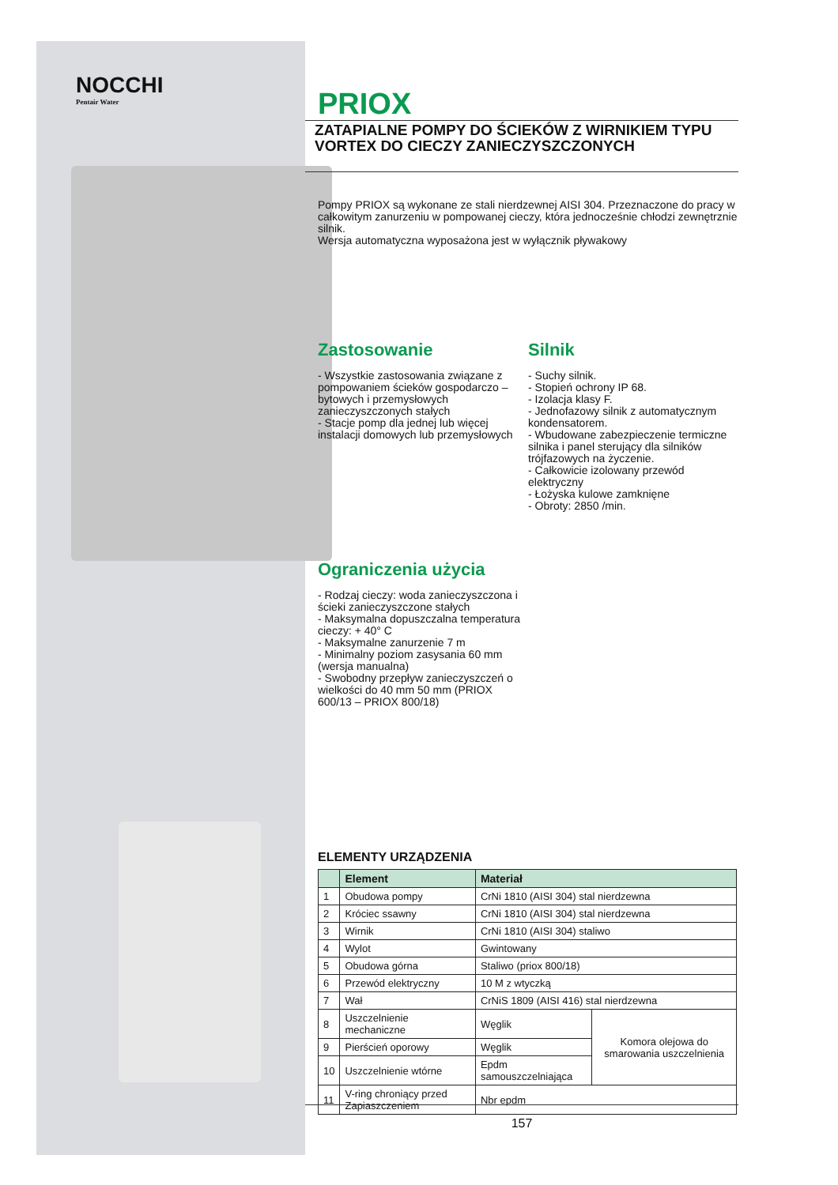NOCCHI
Pentair Water
PRIOX
ZATAPIALNE POMPY DO ŚCIEKÓW Z WIRNIKIEM TYPU VORTEX DO CIECZY ZANIECZYSZCZONYCH
Pompy PRIOX są wykonane ze stali nierdzewnej AISI 304. Przeznaczone do pracy w całkowitym zanurzeniu w pompowanej cieczy, która jednocześnie chłodzi zewnętrznie silnik.
Wersja automatyczna wyposażona jest w wyłącznik pływakowy
Zastosowanie
- Wszystkie zastosowania związane z pompowaniem ścieków gospodarczo – bytowych i przemysłowych zanieczyszczonych stałych
- Stacje pomp dla jednej lub więcej instalacji domowych lub przemysłowych
Ograniczenia użycia
- Rodzaj cieczy: woda zanieczyszczona i ścieki zanieczyszczone stałych
- Maksymalna dopuszczalna temperatura cieczy: + 40° C
- Maksymalne zanurzenie 7 m
- Minimalny poziom zasysania 60 mm (wersja manualna)
- Swobodny przepływ zanieczyszczeń o wielkości do 40 mm 50 mm (PRIOX 600/13 – PRIOX 800/18)
Silnik
- Suchy silnik.
- Stopień ochrony IP 68.
- Izolacja klasy F.
- Jednofazowy silnik z automatycznym kondensatorem.
- Wbudowane zabezpieczenie termiczne silnika i panel sterujący dla silników trójfazowych na życzenie.
- Całkowicie izolowany przewód elektryczny
- Łożyska kulowe zamknięne
- Obroty: 2850 /min.
ELEMENTY URZĄDZENIA
| | Element | Materiał | |
| --- | --- | --- | --- |
| 1 | Obudowa pompy | CrNi 1810 (AISI 304) stal nierdzewna | |
| 2 | Króciec ssawny | CrNi 1810 (AISI 304) stal nierdzewna | |
| 3 | Wirnik | CrNi 1810 (AISI 304) staliwo | |
| 4 | Wylot | Gwintowany | |
| 5 | Obudowa górna | Staliwo (priox 800/18) | |
| 6 | Przewód elektryczny | 10 M z wtyczką | |
| 7 | Wał | CrNiS 1809 (AISI 416) stal nierdzewna | |
| 8 | Uszczelnienie mechaniczne | Węglik | Komora olejowa do smarowania uszczelnienia |
| 9 | Pierścień oporowy | Węglik | |
| 10 | Uszczelnienie wtórne | Epdm samouszczelniająca | |
| 11 | V-ring chroniący przed Zapiaszczeniem | Nbr epdm | |
157